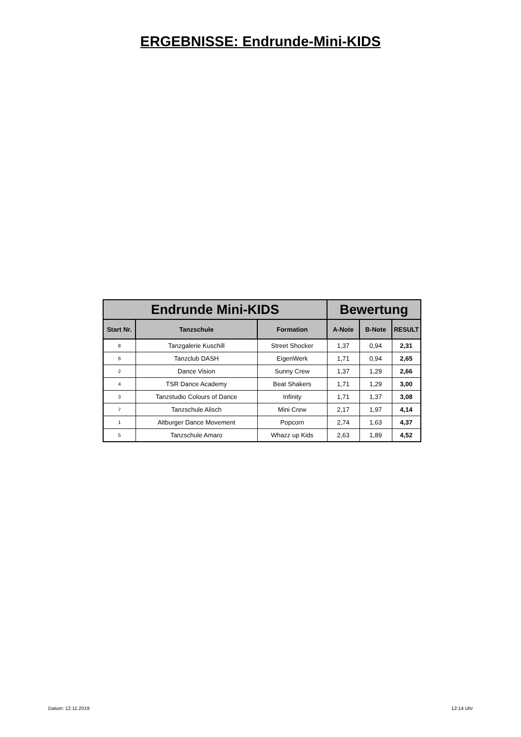ERGEBNISSE: Endrunde-Mini-KIDS
| Endrunde Mini-KIDS | | | Bewertung | | |
| --- | --- | --- | --- | --- | --- |
| Start Nr. | Tanzschule | Formation | A-Note | B-Note | RESULT |
| 8 | Tanzgalerie Kuschill | Street Shocker | 1,37 | 0,94 | 2,31 |
| 6 | Tanzclub DASH | EigenWerk | 1,71 | 0,94 | 2,65 |
| 2 | Dance Vision | Sunny Crew | 1,37 | 1,29 | 2,66 |
| 4 | TSR Dance Academy | Beat Shakers | 1,71 | 1,29 | 3,00 |
| 3 | Tanzstudio Colours of Dance | Infinity | 1,71 | 1,37 | 3,08 |
| 7 | Tanzschule Alisch | Mini Crew | 2,17 | 1,97 | 4,14 |
| 1 | Altburger Dance Movement | Popcorn | 2,74 | 1,63 | 4,37 |
| 5 | Tanzschule Amaro | Whazz up Kids | 2,63 | 1,89 | 4,52 |
Datum: 12.11.2019 12:14 Uhr